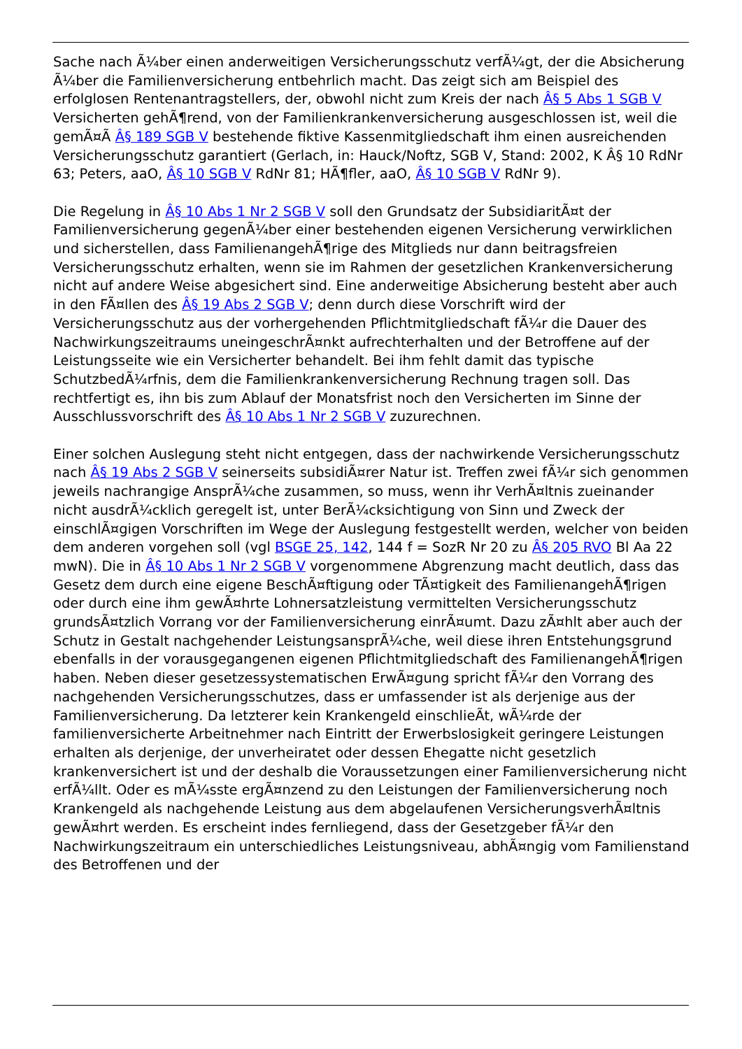Sache nach Ã¼ber einen anderweitigen Versicherungsschutz verfÃ¼gt, der die Absicherung Ã¼ber die Familienversicherung entbehrlich macht. Das zeigt sich am Beispiel des erfolglosen Rentenantragstellers, der, obwohl nicht zum Kreis der nach Â§ 5 Abs 1 SGB V Versicherten gehÃ¶rend, von der Familienkrankenversicherung ausgeschlossen ist, weil die gemÃ¤Ã Â§ 189 SGB V bestehende fiktive Kassenmitgliedschaft ihm einen ausreichenden Versicherungsschutz garantiert (Gerlach, in: Hauck/Noftz, SGB V, Stand: 2002, K Â§ 10 RdNr 63; Peters, aaO, Â§ 10 SGB V RdNr 81; HÃ¶fler, aaO, Â§ 10 SGB V RdNr 9).
Die Regelung in Â§ 10 Abs 1 Nr 2 SGB V soll den Grundsatz der SubsidiaritÃ¤t der Familienversicherung gegenÃ¼ber einer bestehenden eigenen Versicherung verwirklichen und sicherstellen, dass FamilienangehÃ¶rige des Mitglieds nur dann beitragsfreien Versicherungsschutz erhalten, wenn sie im Rahmen der gesetzlichen Krankenversicherung nicht auf andere Weise abgesichert sind. Eine anderweitige Absicherung besteht aber auch in den FÃ¤llen des Â§ 19 Abs 2 SGB V; denn durch diese Vorschrift wird der Versicherungsschutz aus der vorhergehenden Pflichtmitgliedschaft fÃ¼r die Dauer des Nachwirkungszeitraums uneingeschrÃ¤nkt aufrechterhalten und der Betroffene auf der Leistungsseite wie ein Versicherter behandelt. Bei ihm fehlt damit das typische SchutzbedÃ¼rfnis, dem die Familienkrankenversicherung Rechnung tragen soll. Das rechtfertigt es, ihn bis zum Ablauf der Monatsfrist noch den Versicherten im Sinne der Ausschlussvorschrift des Â§ 10 Abs 1 Nr 2 SGB V zuzurechnen.
Einer solchen Auslegung steht nicht entgegen, dass der nachwirkende Versicherungsschutz nach Â§ 19 Abs 2 SGB V seinerseits subsidiÃ¤rer Natur ist. Treffen zwei fÃ¼r sich genommen jeweils nachrangige AnsprÃ¼che zusammen, so muss, wenn ihr VerhÃ¤ltnis zueinander nicht ausdrÃ¼cklich geregelt ist, unter BerÃ¼cksichtigung von Sinn und Zweck der einschlÃ¤gigen Vorschriften im Wege der Auslegung festgestellt werden, welcher von beiden dem anderen vorgehen soll (vgl BSGE 25, 142, 144 f = SozR Nr 20 zu Â§ 205 RVO Bl Aa 22 mwN). Die in Â§ 10 Abs 1 Nr 2 SGB V vorgenommene Abgrenzung macht deutlich, dass das Gesetz dem durch eine eigene BeschÃ¤ftigung oder TÃ¤tigkeit des FamilienangehÃ¶rigen oder durch eine ihm gewÃ¤hrte Lohnersatzleistung vermittelten Versicherungsschutz grundsÃ¤tzlich Vorrang vor der Familienversicherung einrÃ¤umt. Dazu zÃ¤hlt aber auch der Schutz in Gestalt nachgehender LeistungsansprÃ¼che, weil diese ihren Entstehungsgrund ebenfalls in der vorausgegangenen eigenen Pflichtmitgliedschaft des FamilienangehÃ¶rigen haben. Neben dieser gesetzessystematischen ErwÃ¤gung spricht fÃ¼r den Vorrang des nachgehenden Versicherungsschutzes, dass er umfassender ist als derjenige aus der Familienversicherung. Da letzterer kein Krankengeld einschlieÃt, wÃ¼rde der familienversicherte Arbeitnehmer nach Eintritt der Erwerbslosigkeit geringere Leistungen erhalten als derjenige, der unverheiratet oder dessen Ehegatte nicht gesetzlich krankenversichert ist und der deshalb die Voraussetzungen einer Familienversicherung nicht erfÃ¼llt. Oder es mÃ¼sste ergÃ¤nzend zu den Leistungen der Familienversicherung noch Krankengeld als nachgehende Leistung aus dem abgelaufenen VersicherungsverhÃ¤ltnis gewÃ¤hrt werden. Es erscheint indes fernliegend, dass der Gesetzgeber fÃ¼r den Nachwirkungszeitraum ein unterschiedliches Leistungsniveau, abhÃ¤ngig vom Familienstand des Betroffenen und der